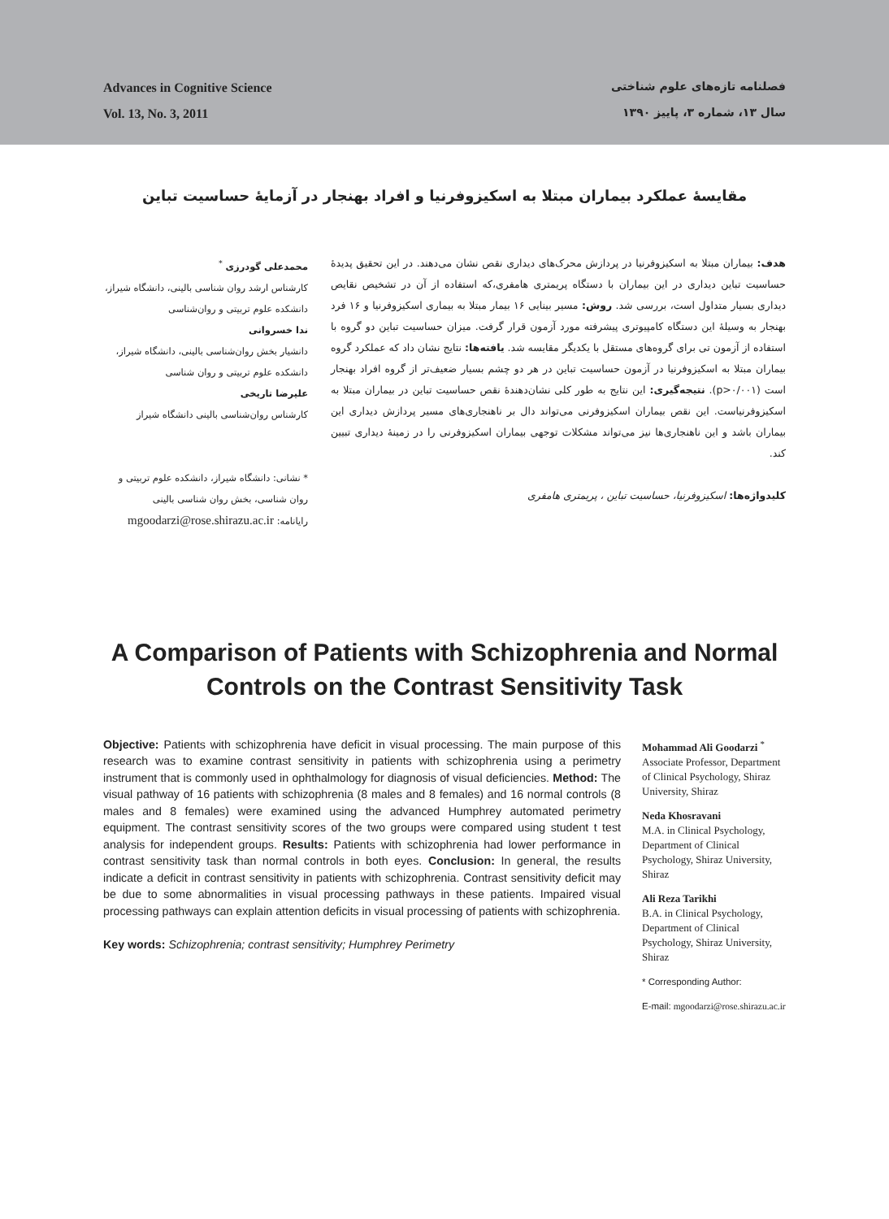Advances in Cognitive Science
Vol. 13, No. 3, 2011
فصلنامه تازه‌های علوم شناختی
سال ۱۳، شماره ۳، پاییز ۱۳۹۰
مقایسهٔ عملکرد بیماران مبتلا به اسکیزوفرنیا و افراد بهنجار در آزمایهٔ حساسیت تباین
هدف: بیماران مبتلا به اسکیزوفرنیا در پردازش محرک‌های دیداری نقص نشان می‌دهند. در این تحقیق پدیدهٔ حساسیت تباین دیداری در این بیماران با دستگاه پریمتری هامفری،که استفاده از آن در تشخیص نقایص دیداری بسیار متداول است، بررسی شد. روش: مسیر بینایی ۱۶ بیمار مبتلا به بیماری اسکیزوفرنیا و ۱۶ فرد بهنجار به وسیلهٔ این دستگاه کامپیوتری پیشرفته مورد آزمون قرار گرفت. میزان حساسیت تباین دو گروه با استفاده از آزمون تی برای گروه‌های مستقل با یکدیگر مقایسه شد. یافته‌ها: نتایج نشان داد که عملکرد گروه بیماران مبتلا به اسکیزوفرنیا در آزمون حساسیت تباین در هر دو چشم بسیار ضعیف‌تر از گروه افراد بهنجار است (p>۰/۰۰۱). نتیجه‌گیری: این نتایج به طور کلی نشان‌دهندهٔ نقص حساسیت تباین در بیماران مبتلا به اسکیزوفرنیاست. این نقص بیماران اسکیزوفرنی می‌تواند دال بر ناهنجاری‌های مسیر پردازش دیداری این بیماران باشد و این ناهنجاری‌ها نیز می‌تواند مشکلات توجهی بیماران اسکیزوفرنی را در زمینهٔ دیداری تبیین کند.
کلیدواژه‌ها: اسکیزوفرنیا، حساسیت تباین ، پریمتری هامفری
محمدعلی گودرزی <sup>*</sup>
کارشناس ارشد روان شناسی بالینی، دانشگاه شیراز، دانشکده علوم تربیتی و روان‌شناسی
ندا خسروانی
دانشیار بخش روان‌شناسی بالینی، دانشگاه شیراز، دانشکده علوم تربیتی و روان شناسی
علیرضا تاریخی
کارشناس روان‌شناسی بالینی دانشگاه شیراز
* نشانی: دانشگاه شیراز، دانشکده علوم تربیتی و روان شناسی، بخش روان شناسی بالینی
رایانامه: mgoodarzi@rose.shirazu.ac.ir
A Comparison of Patients with Schizophrenia and Normal
Controls on the Contrast Sensitivity Task
Objective: Patients with schizophrenia have deficit in visual processing. The main purpose of this research was to examine contrast sensitivity in patients with schizophrenia using a perimetry instrument that is commonly used in ophthalmology for diagnosis of visual deficiencies. Method: The visual pathway of 16 patients with schizophrenia (8 males and 8 females) and 16 normal controls (8 males and 8 females) were examined using the advanced Humphrey automated perimetry equipment. The contrast sensitivity scores of the two groups were compared using student t test analysis for independent groups. Results: Patients with schizophrenia had lower performance in contrast sensitivity task than normal controls in both eyes. Conclusion: In general, the results indicate a deficit in contrast sensitivity in patients with schizophrenia. Contrast sensitivity deficit may be due to some abnormalities in visual processing pathways in these patients. Impaired visual processing pathways can explain attention deficits in visual processing of patients with schizophrenia.
Key words: Schizophrenia; contrast sensitivity; Humphrey Perimetry
Mohammad Ali Goodarzi <sup>*</sup>
Associate Professor, Department of Clinical Psychology, Shiraz University, Shiraz
Neda Khosravani
M.A. in Clinical Psychology, Department of Clinical Psychology, Shiraz University, Shiraz
Ali Reza Tarikhi
B.A. in Clinical Psychology, Department of Clinical Psychology, Shiraz University, Shiraz
* Corresponding Author:
E-mail: mgoodarzi@rose.shirazu.ac.ir